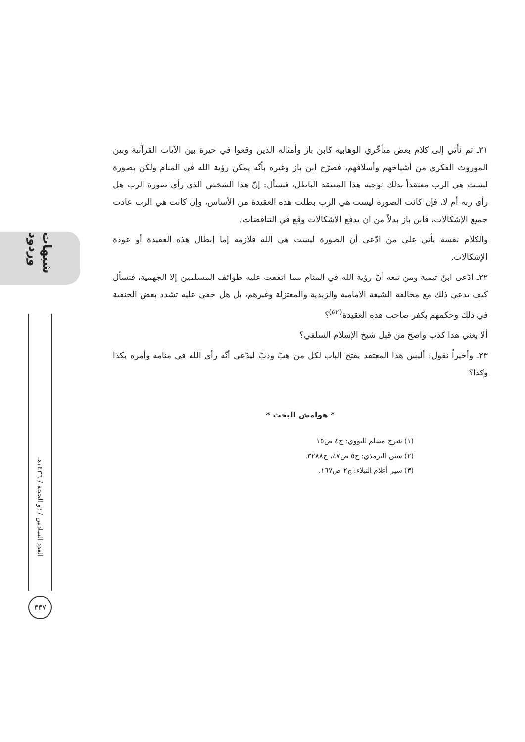شبهات وردود
العدد السادس / ذو الحجة / ١٤٣٦هـ
٣٣٧
٢١ـ ثم نأتي إلى كلام بعض متأخّري الوهابية كابن باز وأمثاله الذين وقعوا في حيرة بين الآيات القرآنية وبين الموروث الفكري من أشياخهم وأسلافهم، فصرّح ابن باز وغيره بأنّه يمكن رؤية الله في المنام ولكن بصورة ليست هي الرب معتقداً بذلك توجيه هذا المعتقد الباطل، فنسأل: إنّ هذا الشخص الذي رأى صورة الرب هل رأى ربه أم لا، فإن كانت الصورة ليست هي الرب بطلت هذه العقيدة من الأساس، وإن كانت هي الرب عادت جميع الإشكالات، فابن باز بدلاً من ان يدفع الاشكالات وقع في التناقضات.
والكلام نفسه يأتي على من ادّعى أن الصورة ليست هي الله فلازمه إما إبطال هذه العقيدة أو عودة الإشكالات.
٢٢ـ ادّعى ابنُ تيمية ومن تبعه أنّ رؤية الله في المنام مما اتفقت عليه طوائف المسلمين إلا الجهمية، فنسأل كيف يدعي ذلك مع مخالفة الشيعة الامامية والزيدية والمعتزلة وغيرهم، بل هل خفي عليه تشدد بعض الحنفية في ذلك وحكمهم بكفر صاحب هذه العقيدة<sup>(٥٢)</sup>؟
ألا يعني هذا كذب واضح من قبل شيخ الإسلام السلفي؟
٢٣ـ وأخيراً نقول: أليس هذا المعتقد يفتح الباب لكل من هبّ ودبّ ليدّعي أنّه رأى الله في منامه وأمره بكذا وكذا؟
* هوامش البحث *
(١) شرح مسلم للنووي: ج٤ ص١٥
(٢) سنن الترمذي: ج٥ ص٤٧، ح٣٢٨٨.
(٣) سير أعلام النبلاء: ج٢ ص١٦٧.